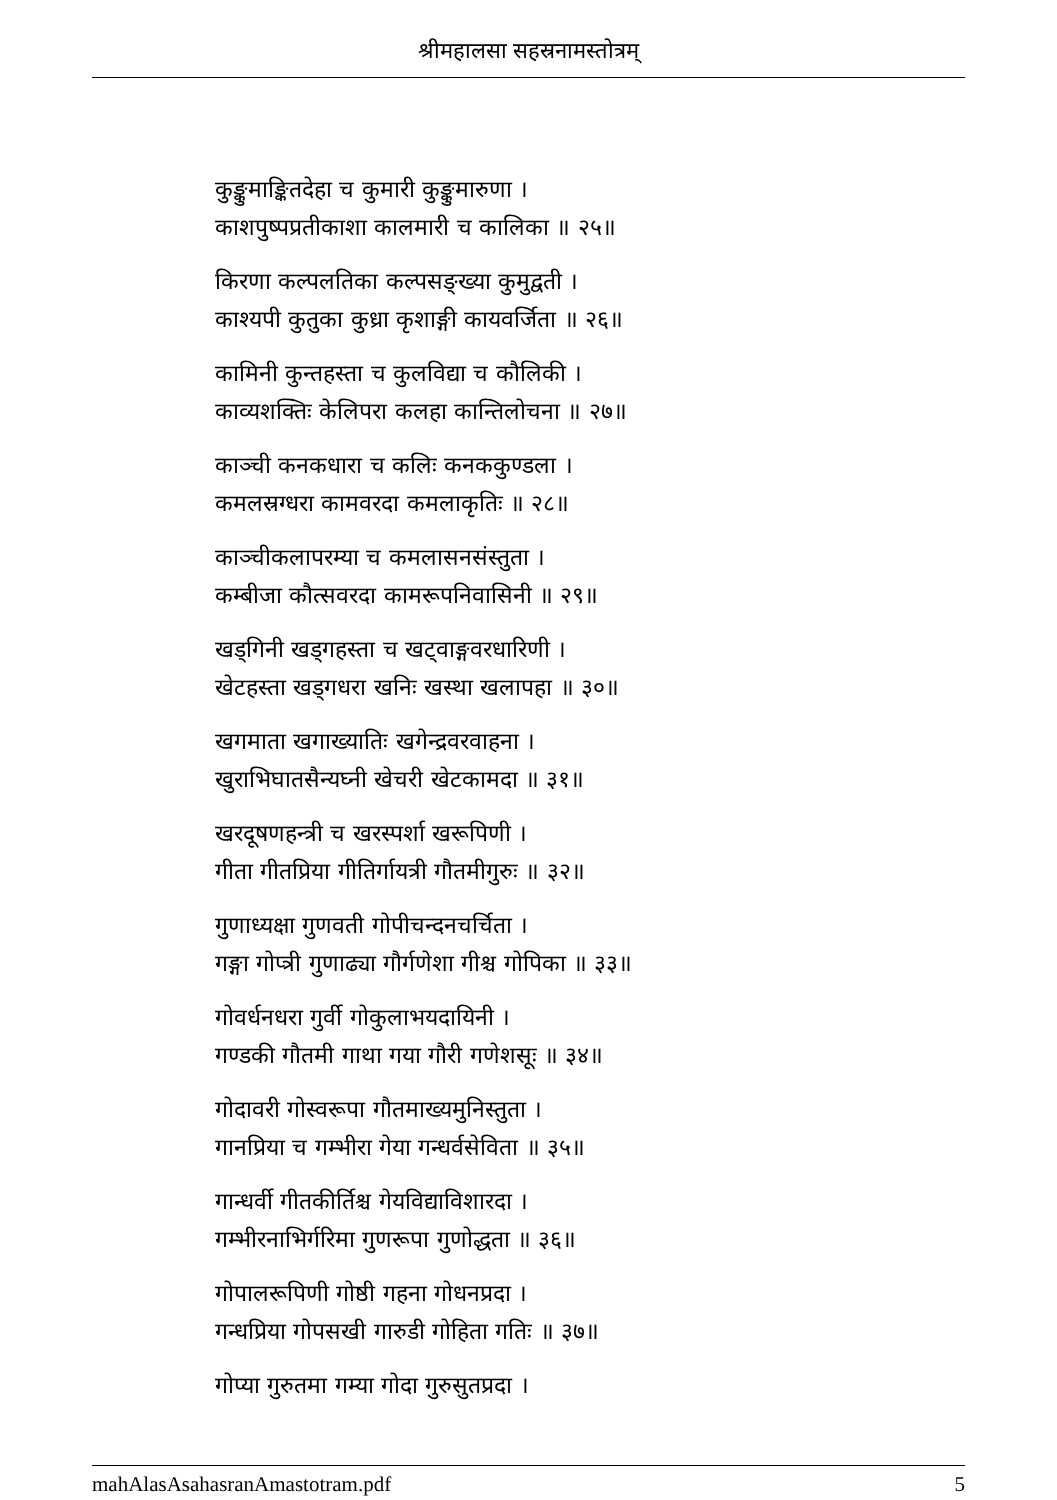श्रीमहालसा सहस्रनामस्तोत्रम्
कुङ्कुमाङ्कितदेहा च कुमारी कुङ्कुमारुणा ।
काशपुष्पप्रतीकाशा कालमारी च कालिका ॥ २५॥
किरणा कल्पलतिका कल्पसङ्ख्या कुमुद्वती ।
काश्यपी कुतुका कुध्रा कृशाङ्गी कायवर्जिता ॥ २६॥
कामिनी कुन्तहस्ता च कुलविद्या च कौलिकी ।
काव्यशक्तिः केलिपरा कलहा कान्तिलोचना ॥ २७॥
काञ्ची कनकधारा च कलिः कनककुण्डला ।
कमलस्रग्धरा कामवरदा कमलाकृतिः ॥ २८॥
काञ्चीकलापरम्या च कमलासनसंस्तुता ।
कम्बीजा कौत्सवरदा कामरूपनिवासिनी ॥ २९॥
खड्गिनी खड्गहस्ता च खट्वाङ्गवरधारिणी ।
खेटहस्ता खड्गधरा खनिः खस्था खलापहा ॥ ३०॥
खगमाता खगाख्यातिः खगेन्द्रवरवाहना ।
खुराभिघातसैन्यघ्नी खेचरी खेटकामदा ॥ ३१॥
खरदूषणहन्त्री च खरस्पर्शा खरूपिणी ।
गीता गीतप्रिया गीतिर्गायत्री गौतमीगुरुः ॥ ३२॥
गुणाध्यक्षा गुणवती गोपीचन्दनचर्चिता ।
गङ्गा गोप्त्री गुणाढ्या गौर्गणेशा गीश्च गोपिका ॥ ३३॥
गोवर्धनधरा गुर्वी गोकुलाभयदायिनी ।
गण्डकी गौतमी गाथा गया गौरी गणेशसूः ॥ ३४॥
गोदावरी गोस्वरूपा गौतमाख्यमुनिस्तुता ।
गानप्रिया च गम्भीरा गेया गन्धर्वसेविता ॥ ३५॥
गान्धर्वी गीतकीर्तिश्च गेयविद्याविशारदा ।
गम्भीरनाभिर्गरिमा गुणरूपा गुणोद्धता ॥ ३६॥
गोपालरूपिणी गोष्ठी गहना गोधनप्रदा ।
गन्धप्रिया गोपसखी गारुडी गोहिता गतिः ॥ ३७॥
गोप्या गुरुतमा गम्या गोदा गुरुसुतप्रदा ।
mahAlasAsahasranAmastotram.pdf 5